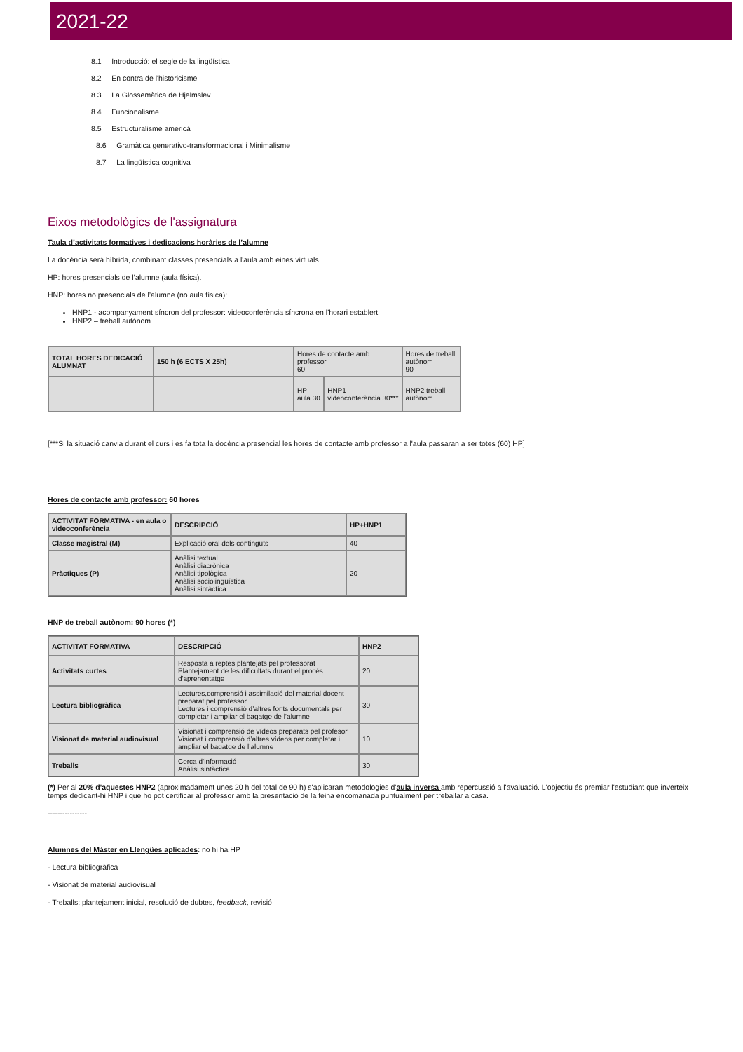2021-22
8.1 Introducció: el segle de la lingüística
8.2 En contra de l'historicisme
8.3 La Glossemàtica de Hjelmslev
8.4 Funcionalisme
8.5 Estructuralisme americà
8.6 Gramàtica generativo-transformacional i Minimalisme
8.7 La lingüística cognitiva
Eixos metodològics de l'assignatura
Taula d’activitats formatives i dedicacions horàries de l’alumne
La docència serà híbrida, combinant classes presencials a l'aula amb eines virtuals
HP: hores presencials de l’alumne (aula física).
HNP: hores no presencials de l’alumne (no aula física):
HNP1 - acompanyament síncron del professor: videoconferència síncrona en l'horari establert
HNP2 – treball autònom
| TOTAL HORES DEDICACIÓ ALUMNAT | 150 h (6 ECTS X 25h) | Hores de contacte amb professor 60 | | Hores de treball autònom 90 |
| | | HP aula 30 | HNP1 videoconferència 30*** | HNP2 treball autònom |
[***Si la situació canvia durant el curs i es fa tota la docència presencial les hores de contacte amb professor a l'aula passaran a ser totes (60) HP]
Hores de contacte amb professor: 60 hores
| ACTIVITAT FORMATIVA - en aula o videoconferència | DESCRIPCIÓ | HP+HNP1 |
| Classe magistral (M) | Explicació oral dels continguts | 40 |
| Pràctiques (P) | Anàlisi textual Anàlisi diacrònica Anàlisi tipològica Anàlisi sociolingüística Anàlisi sintàctica | 20 |
HNP de treball autònom: 90 hores (*)
| ACTIVITAT FORMATIVA | DESCRIPCIÓ | HNP2 |
| Activitats curtes | Resposta a reptes plantejats pel professorat Plantejament de les dificultats durant el procés d'aprenentatge | 20 |
| Lectura bibliogràfica | Lectures,comprensió i assimilació del material docent preparat pel professor Lectures i comprensió d’altres fonts documentals per completar i ampliar el bagatge de l’alumne | 30 |
| Visionat de material audiovisual | Visionat i comprensió de vídeos preparats pel profesor Visionat i comprensió d’altres vídeos per completar i ampliar el bagatge de l’alumne | 10 |
| Treballs | Cerca d’informació Anàlisi sintàctica | 30 |
(*) Per al 20% d'aquestes HNP2 (aproximadament unes 20 h del total de 90 h) s'aplicaran metodologies d'aula inversa amb repercussió a l'avaluació. L'objectiu és premiar l'estudiant que inverteix temps dedicant-hi HNP i que ho pot certificar al professor amb la presentació de la feina encomanada puntualment per treballar a casa.
----------------
Alumnes del Màster en Llengües aplicades: no hi ha HP
- Lectura bibliogràfica
- Visionat de material audiovisual
- Treballs: plantejament inicial, resolució de dubtes, feedback, revisió